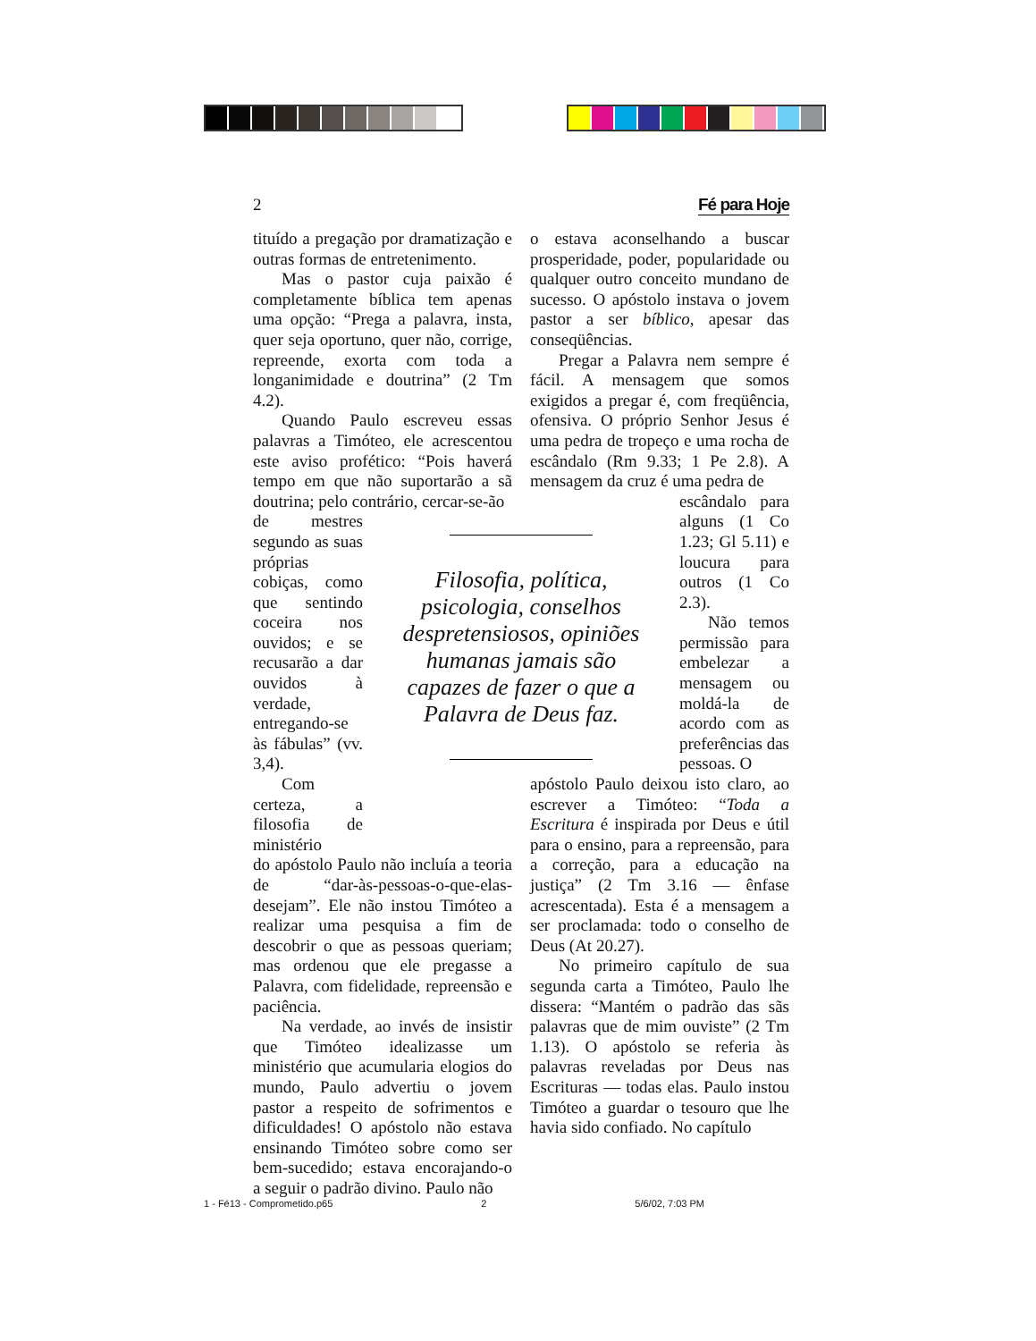2 Fé para Hoje
tituído a pregação por dramatização e outras formas de entretenimento.
Mas o pastor cuja paixão é completamente bíblica tem apenas uma opção: “Prega a palavra, insta, quer seja oportuno, quer não, corrige, repreende, exorta com toda a longanimidade e doutrina” (2 Tm 4.2).
Quando Paulo escreveu essas palavras a Timóteo, ele acrescentou este aviso profético: “Pois haverá tempo em que não suportarão a sã doutrina; pelo contrário, cercar-se-ão
de mestres segundo as suas próprias cobiças, como que sentindo coceira nos ouvidos; e se recusarão a dar ouvidos à verdade, entregando-se às fábulas” (vv. 3,4).
Com certeza, a filosofia de ministério
do apóstolo Paulo não incluía a teoria de “dar-às-pessoas-o-que-elas-desejam”. Ele não instou Timóteo a realizar uma pesquisa a fim de descobrir o que as pessoas queriam; mas ordenou que ele pregasse a Palavra, com fidelidade, repreensão e paciência.
Na verdade, ao invés de insistir que Timóteo idealizasse um ministério que acumularia elogios do mundo, Paulo advertiu o jovem pastor a respeito de sofrimentos e dificuldades! O apóstolo não estava ensinando Timóteo sobre como ser bem-sucedido; estava encorajando-o a seguir o padrão divino. Paulo não
o estava aconselhando a buscar prosperidade, poder, popularidade ou qualquer outro conceito mundano de sucesso. O apóstolo instava o jovem pastor a ser bíblico, apesar das conseqüências.
Pregar a Palavra nem sempre é fácil. A mensagem que somos exigidos a pregar é, com freqüência, ofensiva. O próprio Senhor Jesus é uma pedra de tropeço e uma rocha de escândalo (Rm 9.33; 1 Pe 2.8). A mensagem da cruz é uma pedra de
escândalo para alguns (1 Co 1.23; Gl 5.11) e loucura para outros (1 Co 2.3).
Não temos permissão para embelezar a mensagem ou moldá-la de acordo com as preferências das pessoas. O
apóstolo Paulo deixou isto claro, ao escrever a Timóteo: “Toda a Escritura é inspirada por Deus e útil para o ensino, para a repreensão, para a correção, para a educação na justiça” (2 Tm 3.16 — ênfase acrescentada). Esta é a mensagem a ser proclamada: todo o conselho de Deus (At 20.27).
No primeiro capítulo de sua segunda carta a Timóteo, Paulo lhe dissera: “Mantém o padrão das sãs palavras que de mim ouviste” (2 Tm 1.13). O apóstolo se referia às palavras reveladas por Deus nas Escrituras — todas elas. Paulo instou Timóteo a guardar o tesouro que lhe havia sido confiado. No capítulo
Filosofia, política, psicologia, conselhos despretensiosos, opiniões humanas jamais são capazes de fazer o que a Palavra de Deus faz.
1 - Fé13 - Comprometido.p65 2 5/6/02, 7:03 PM